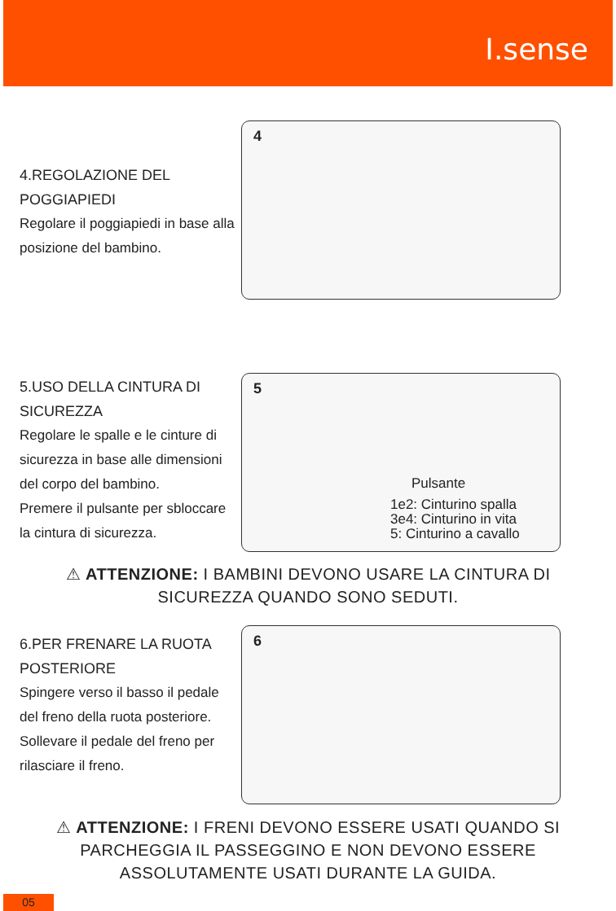I.sense
4.REGOLAZIONE DEL POGGIAPIEDI
Regolare il poggiapiedi in base alla posizione del bambino.
4
5.USO DELLA CINTURA DI SICUREZZA
Regolare le spalle e le cinture di sicurezza in base alle dimensioni del corpo del bambino.
Premere il pulsante per sbloccare la cintura di sicurezza.
5
Pulsante
1e2: Cinturino spalla
3e4: Cinturino in vita
5: Cinturino a cavallo
⚠ ATTENZIONE: I BAMBINI DEVONO USARE LA CINTURA DI SICUREZZA QUANDO SONO SEDUTI.
6.PER FRENARE LA RUOTA POSTERIORE
Spingere verso il basso il pedale del freno della ruota posteriore. Sollevare il pedale del freno per rilasciare il freno.
6
⚠ ATTENZIONE: I FRENI DEVONO ESSERE USATI QUANDO SI PARCHEGGIA IL PASSEGGINO E NON DEVONO ESSERE ASSOLUTAMENTE USATI DURANTE LA GUIDA.
05